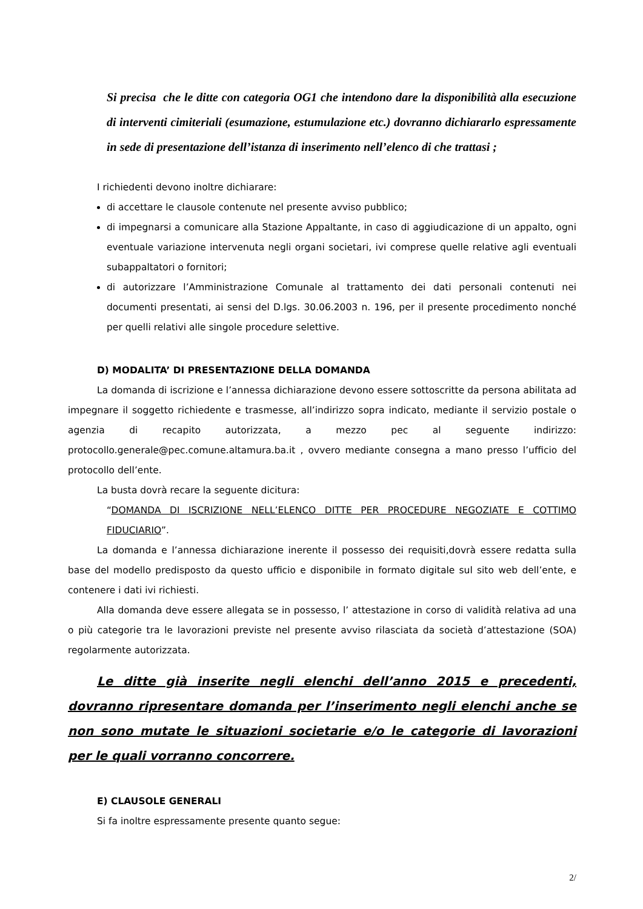Si precisa che le ditte con categoria OG1 che intendono dare la disponibilità alla esecuzione di interventi cimiteriali (esumazione, estumulazione etc.) dovranno dichiararlo espressamente in sede di presentazione dell’istanza di inserimento nell’elenco di che trattasi ;
I richiedenti devono inoltre dichiarare:
di accettare le clausole contenute nel presente avviso pubblico;
di impegnarsi a comunicare alla Stazione Appaltante, in caso di aggiudicazione di un appalto, ogni eventuale variazione intervenuta negli organi societari, ivi comprese quelle relative agli eventuali subappaltatori o fornitori;
di autorizzare l’Amministrazione Comunale al trattamento dei dati personali contenuti nei documenti presentati, ai sensi del D.lgs. 30.06.2003 n. 196, per il presente procedimento nonché per quelli relativi alle singole procedure selettive.
D) MODALITA’ DI PRESENTAZIONE DELLA DOMANDA
La domanda di iscrizione e l’annessa dichiarazione devono essere sottoscritte da persona abilitata ad impegnare il soggetto richiedente e trasmesse, all’indirizzo sopra indicato, mediante il servizio postale o agenzia di recapito autorizzata, a mezzo pec al seguente indirizzo: protocollo.generale@pec.comune.altamura.ba.it , ovvero mediante consegna a mano presso l’ufficio del protocollo dell’ente.
La busta dovrà recare la seguente dicitura:
“DOMANDA DI ISCRIZIONE NELL’ELENCO DITTE PER PROCEDURE NEGOZIATE E COTTIMO FIDUCIARIO”.
La domanda e l’annessa dichiarazione inerente il possesso dei requisiti,dovrà essere redatta sulla base del modello predisposto da questo ufficio e disponibile in formato digitale sul sito web dell’ente, e contenere i dati ivi richiesti.
Alla domanda deve essere allegata se in possesso, l’ attestazione in corso di validità relativa ad una o più categorie tra le lavorazioni previste nel presente avviso rilasciata da società d’attestazione (SOA) regolarmente autorizzata.
Le ditte già inserite negli elenchi dell’anno 2015 e precedenti, dovranno ripresentare domanda per l’inserimento negli elenchi anche se non sono mutate le situazioni societarie e/o le categorie di lavorazioni per le quali vorranno concorrere.
E) CLAUSOLE GENERALI
Si fa inoltre espressamente presente quanto segue:
2/